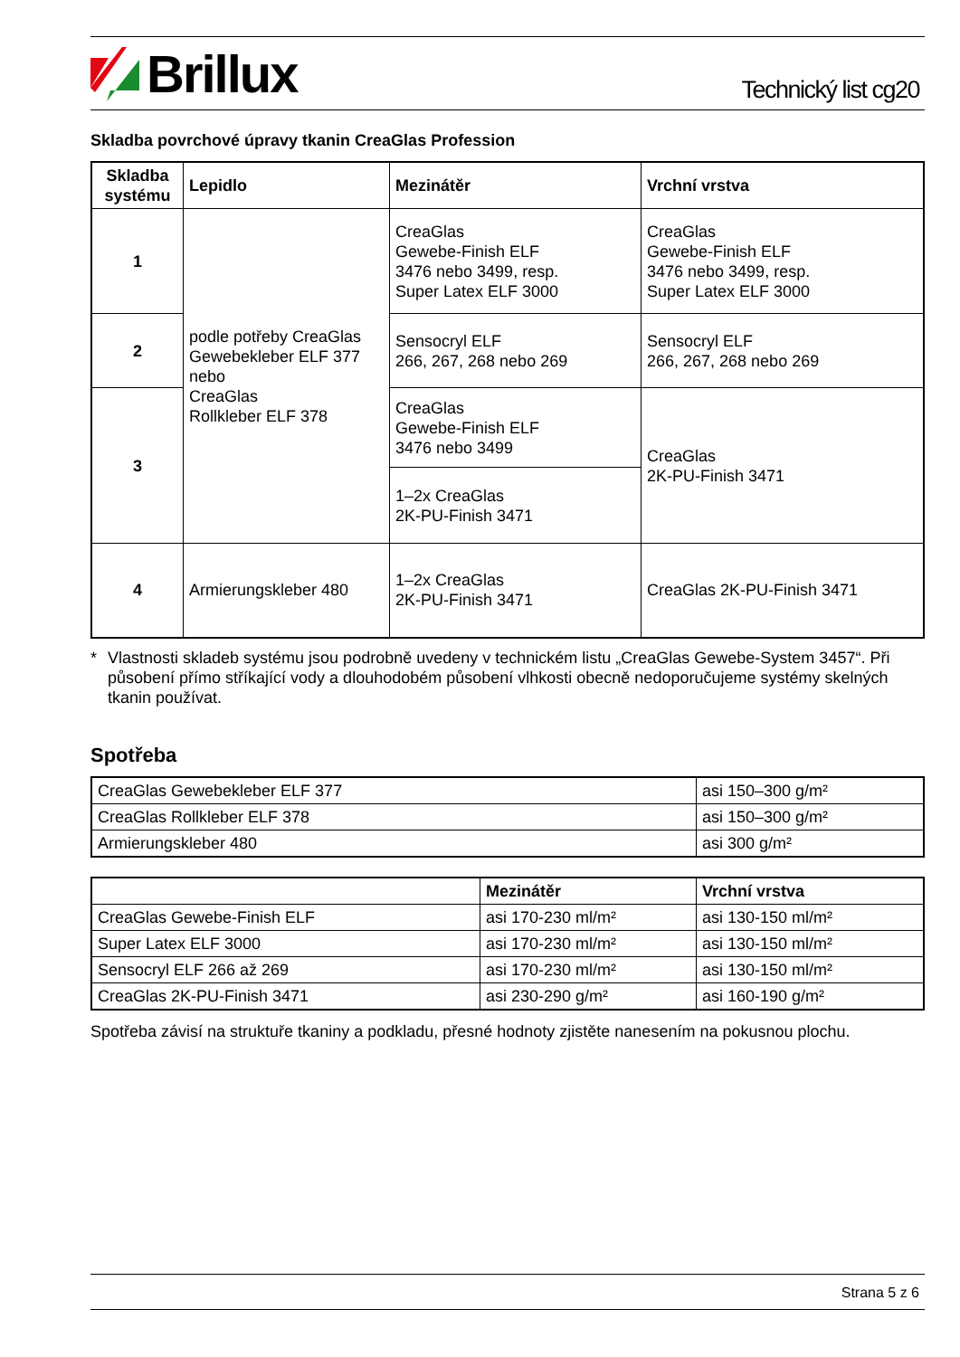Brillux
Technický list cg20
Skladba povrchové úpravy tkanin CreaGlas Profession
| Skladba systému | Lepidlo | Mezinátěr | Vrchní vrstva |
| --- | --- | --- | --- |
| 1 | podle potřeby CreaGlas Gewebekleber ELF 377 nebo CreaGlas Rollkleber ELF 378 | CreaGlas Gewebe-Finish ELF 3476 nebo 3499, resp. Super Latex ELF 3000 | CreaGlas Gewebe-Finish ELF 3476 nebo 3499, resp. Super Latex ELF 3000 |
| 2 | | Sensocryl ELF 266, 267, 268 nebo 269 | Sensocryl ELF 266, 267, 268 nebo 269 |
| 3 | | CreaGlas Gewebe-Finish ELF 3476 nebo 3499 | CreaGlas 2K-PU-Finish 3471 |
| | | 1–2x CreaGlas 2K-PU-Finish 3471 | |
| 4 | Armierungskleber 480 | 1–2x CreaGlas 2K-PU-Finish 3471 | CreaGlas 2K-PU-Finish 3471 |
* Vlastnosti skladeb systému jsou podrobně uvedeny v technickém listu „CreaGlas Gewebe-System 3457“. Při působení přímo stříkající vody a dlouhodobém působení vlhkosti obecně nedoporučujeme systémy skelných tkanin používat.
Spotřeba
| CreaGlas Gewebekleber ELF 377 | asi 150–300 g/m² |
| CreaGlas Rollkleber ELF 378 | asi 150–300 g/m² |
| Armierungskleber 480 | asi 300 g/m² |
| | Mezinátěr | Vrchní vrstva |
| --- | --- | --- |
| CreaGlas Gewebe-Finish ELF | asi 170-230 ml/m² | asi 130-150 ml/m² |
| Super Latex ELF 3000 | asi 170-230 ml/m² | asi 130-150 ml/m² |
| Sensocryl ELF 266 až 269 | asi 170-230 ml/m² | asi 130-150 ml/m² |
| CreaGlas 2K-PU-Finish 3471 | asi 230-290 g/m² | asi 160-190 g/m² |
Spotřeba závisí na struktuře tkaniny a podkladu, přesné hodnoty zjistěte nanesením na pokusnou plochu.
Strana 5 z 6